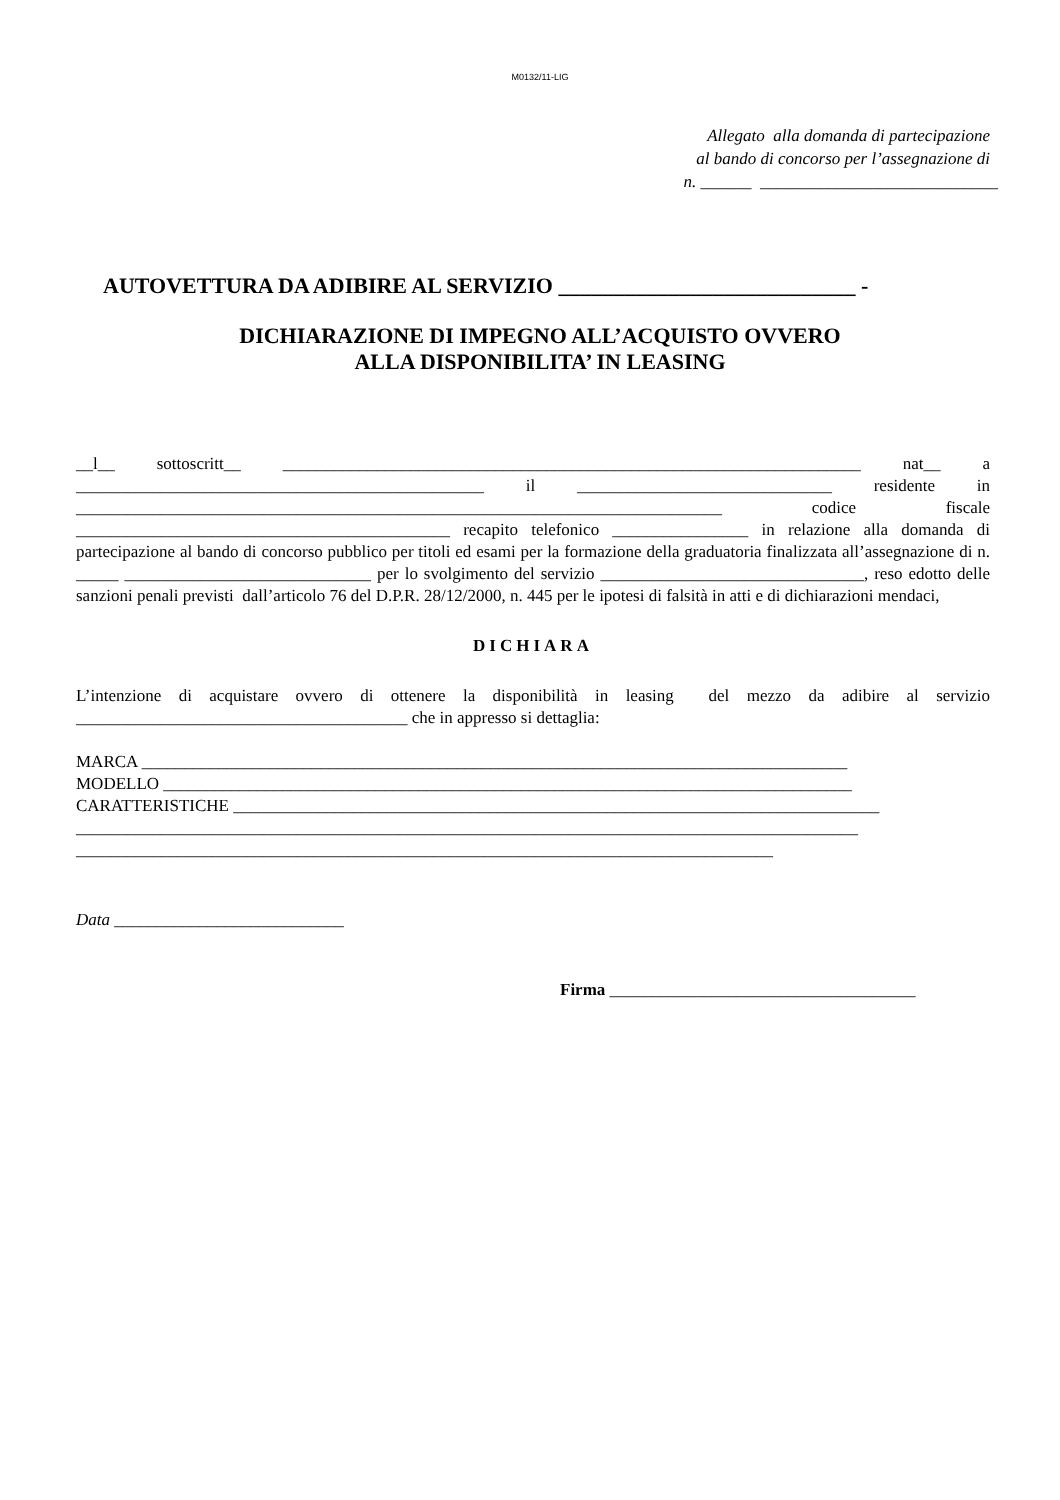M0132/11-LIG
Allegato alla domanda di partecipazione
al bando di concorso per l’assegnazione di
n. ______ ____________________________
AUTOVETTURA DA ADIBIRE AL SERVIZIO ___________________________ -
DICHIARAZIONE DI IMPEGNO ALL’ACQUISTO OVVERO
ALLA DISPONIBILITA’ IN LEASING
__l__ sottoscritt__ ____________________________________________________________________ nat__ a ________________________________________________ il ______________________________ residente in ____________________________________________________________________________ codice fiscale ____________________________________________ recapito telefonico ________________ in relazione alla domanda di partecipazione al bando di concorso pubblico per titoli ed esami per la formazione della graduatoria finalizzata all’assegnazione di n. _____ _____________________________ per lo svolgimento del servizio _______________________________, reso edotto delle sanzioni penali previsti dall’articolo 76 del D.P.R. 28/12/2000, n. 445 per le ipotesi di falsità in atti e di dichiarazioni mendaci,
DICHIARA
L’intenzione di acquistare ovvero di ottenere la disponibilità in leasing del mezzo da adibire al servizio _______________________________________ che in appresso si dettaglia:
MARCA ___________________________________________________________________________________
MODELLO _________________________________________________________________________________
CARATTERISTICHE ____________________________________________________________________________
____________________________________________________________________________________________
__________________________________________________________________________________
Data ___________________________
Firma ____________________________________